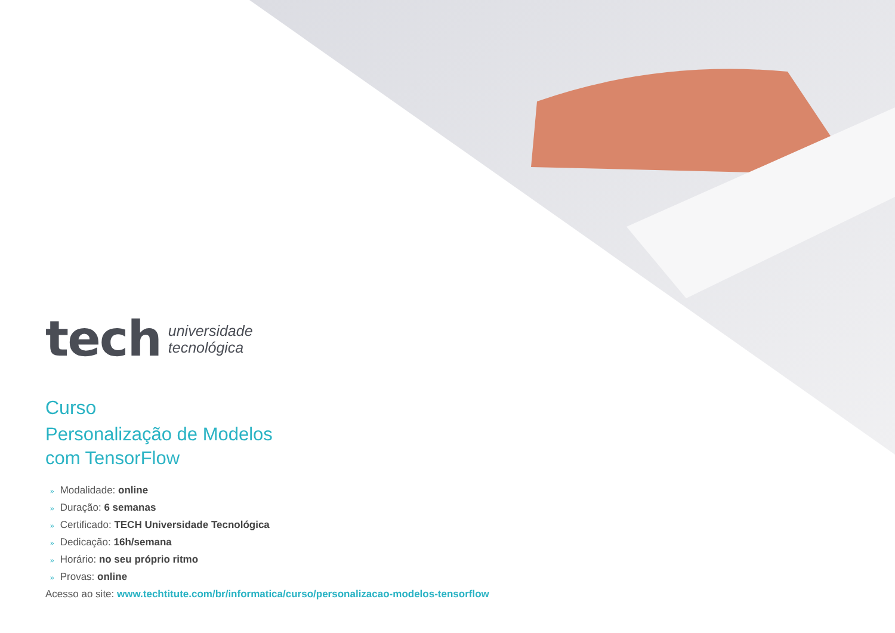tech
universidade
tecnológica
Curso
Personalização de Modelos
com TensorFlow
» Modalidade: online
» Duração: 6 semanas
» Certificado: TECH Universidade Tecnológica
» Dedicação: 16h/semana
» Horário: no seu próprio ritmo
» Provas: online
Acesso ao site: www.techtitute.com/br/informatica/curso/personalizacao-modelos-tensorflow